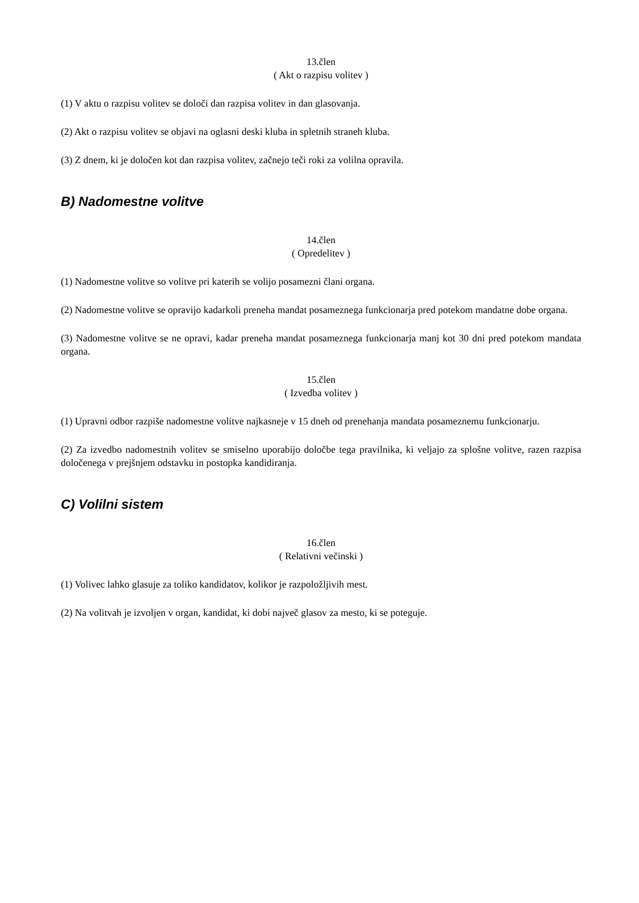13.člen
( Akt o razpisu volitev )
(1) V aktu o razpisu volitev se določi dan razpisa volitev in dan glasovanja.
(2) Akt o razpisu volitev se objavi na oglasni deski kluba in spletnih straneh kluba.
(3) Z dnem, ki je določen kot dan razpisa volitev, začnejo teči roki za volilna opravila.
B) Nadomestne volitve
14.člen
( Opredelitev )
(1) Nadomestne volitve so volitve pri katerih se volijo posamezni člani organa.
(2) Nadomestne volitve se opravijo kadarkoli preneha mandat posameznega funkcionarja pred potekom mandatne dobe organa.
(3) Nadomestne volitve se ne opravi, kadar preneha mandat posameznega funkcionarja manj kot 30 dni pred potekom mandata organa.
15.člen
( Izvedba volitev )
(1) Upravni odbor razpiše nadomestne volitve najkasneje v 15 dneh od prenehanja mandata posameznemu funkcionarju.
(2) Za izvedbo nadomestnih volitev se smiselno uporabijo določbe tega pravilnika, ki veljajo za splošne volitve, razen razpisa določenega v prejšnjem odstavku in postopka kandidiranja.
C) Volilni sistem
16.člen
( Relativni večinski )
(1) Volivec lahko glasuje za toliko kandidatov, kolikor je razpoložljivih mest.
(2) Na volitvah je izvoljen v organ, kandidat, ki dobi največ glasov za mesto, ki se poteguje.